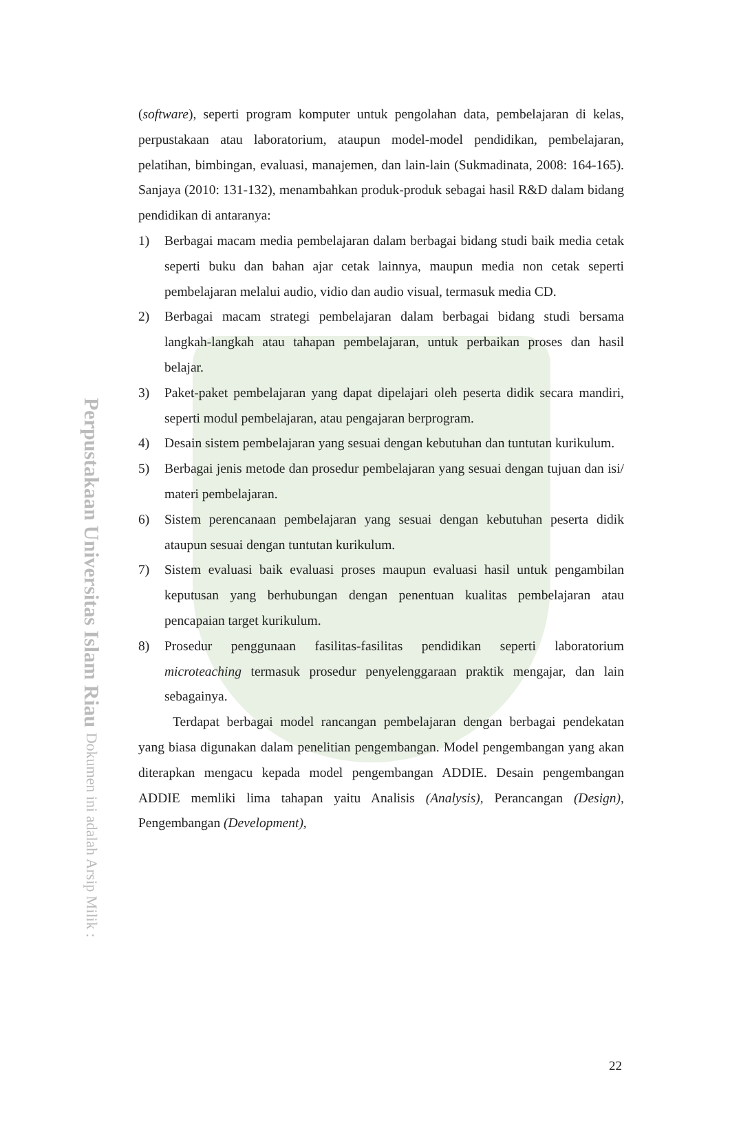Perpustakaan Universitas Islam Riau Dokumen ini adalah Arsip Milik :
(software), seperti program komputer untuk pengolahan data, pembelajaran di kelas, perpustakaan atau laboratorium, ataupun model-model pendidikan, pembelajaran, pelatihan, bimbingan, evaluasi, manajemen, dan lain-lain (Sukmadinata, 2008: 164-165). Sanjaya (2010: 131-132), menambahkan produk-produk sebagai hasil R&D dalam bidang pendidikan di antaranya:
1) Berbagai macam media pembelajaran dalam berbagai bidang studi baik media cetak seperti buku dan bahan ajar cetak lainnya, maupun media non cetak seperti pembelajaran melalui audio, vidio dan audio visual, termasuk media CD.
2) Berbagai macam strategi pembelajaran dalam berbagai bidang studi bersama langkah-langkah atau tahapan pembelajaran, untuk perbaikan proses dan hasil belajar.
3) Paket-paket pembelajaran yang dapat dipelajari oleh peserta didik secara mandiri, seperti modul pembelajaran, atau pengajaran berprogram.
4) Desain sistem pembelajaran yang sesuai dengan kebutuhan dan tuntutan kurikulum.
5) Berbagai jenis metode dan prosedur pembelajaran yang sesuai dengan tujuan dan isi/ materi pembelajaran.
6) Sistem perencanaan pembelajaran yang sesuai dengan kebutuhan peserta didik ataupun sesuai dengan tuntutan kurikulum.
7) Sistem evaluasi baik evaluasi proses maupun evaluasi hasil untuk pengambilan keputusan yang berhubungan dengan penentuan kualitas pembelajaran atau pencapaian target kurikulum.
8) Prosedur penggunaan fasilitas-fasilitas pendidikan seperti laboratorium microteaching termasuk prosedur penyelenggaraan praktik mengajar, dan lain sebagainya.
Terdapat berbagai model rancangan pembelajaran dengan berbagai pendekatan yang biasa digunakan dalam penelitian pengembangan. Model pengembangan yang akan diterapkan mengacu kepada model pengembangan ADDIE. Desain pengembangan ADDIE memliki lima tahapan yaitu Analisis (Analysis), Perancangan (Design), Pengembangan (Development),
22